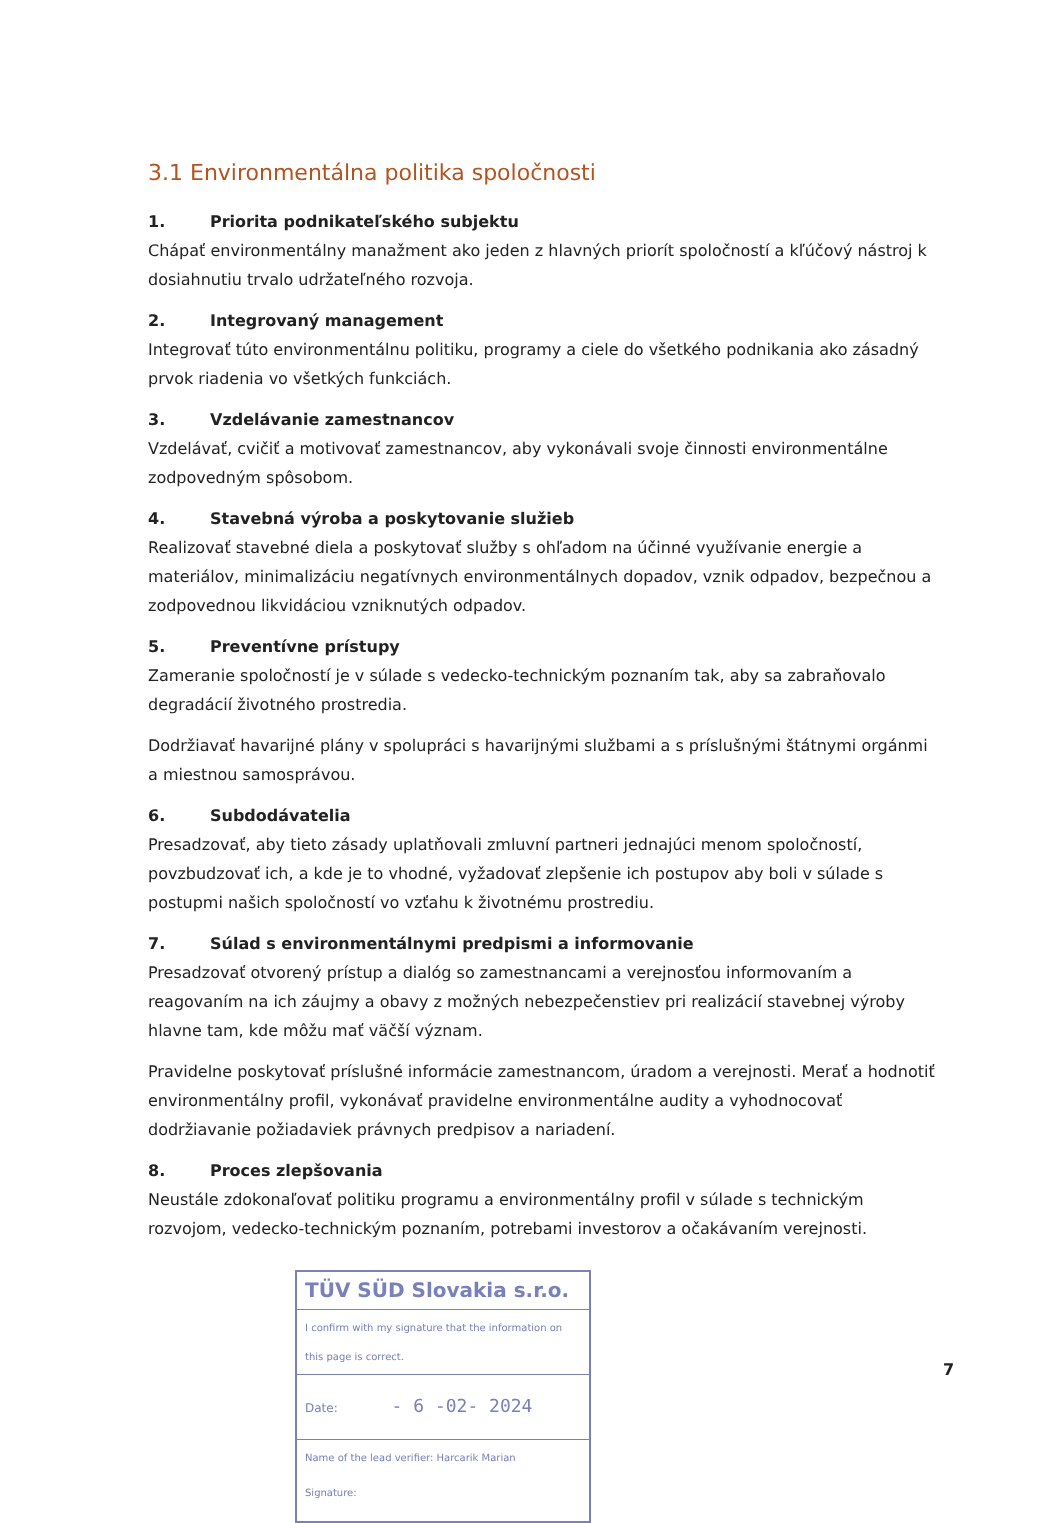3.1 Environmentálna politika spoločnosti
1. Priorita podnikateľského subjektu
Chápať environmentálny manažment ako jeden z hlavných priorít spoločností a kľúčový nástroj k dosiahnutiu trvalo udržateľného rozvoja.
2. Integrovaný management
Integrovať túto environmentálnu politiku, programy a ciele do všetkého podnikania ako zásadný prvok riadenia vo všetkých funkciách.
3. Vzdelávanie zamestnancov
Vzdelávať, cvičiť a motivovať zamestnancov, aby vykonávali svoje činnosti environmentálne zodpovedným spôsobom.
4. Stavebná výroba a poskytovanie služieb
Realizovať stavebné diela a poskytovať služby s ohľadom na účinné využívanie energie a materiálov, minimalizáciu negatívnych environmentálnych dopadov, vznik odpadov, bezpečnou a zodpovednou likvidáciou vzniknutých odpadov.
5. Preventívne prístupy
Zameranie spoločností je v súlade s vedecko-technickým poznaním tak, aby sa zabraňovalo degradácií životného prostredia.
Dodržiavať havarijné plány v spolupráci s havarijnými službami a s príslušnými štátnymi orgánmi a miestnou samosprávou.
6. Subdodávatelia
Presadzovať, aby tieto zásady uplatňovali zmluvní partneri jednajúci menom spoločností, povzbudzovať ich, a kde je to vhodné, vyžadovať zlepšenie ich postupov aby boli v súlade s postupmi našich spoločností vo vzťahu k životnému prostrediu.
7. Súlad s environmentálnymi predpismi a informovanie
Presadzovať otvorený prístup a dialóg so zamestnancami a verejnosťou informovaním a reagovaním na ich záujmy a obavy z možných nebezpečenstiev pri realizácií stavebnej výroby hlavne tam, kde môžu mať väčší význam.
Pravidelne poskytovať príslušné informácie zamestnancom, úradom a verejnosti. Merať a hodnotiť environmentálny profil, vykonávať pravidelne environmentálne audity a vyhodnocovať dodržiavanie požiadaviek právnych predpisov a nariadení.
8. Proces zlepšovania
Neustále zdokonaľovať politiku programu a environmentálny profil v súlade s technickým rozvojom, vedecko-technickým poznaním, potrebami investorov a očakávaním verejnosti.
TÜV SÜD Slovakia s.r.o.
I confirm with my signature that the information on this page is correct.
Date: - 6 -02- 2024
Name of the lead verifier: Harcarik Marian
Signature:
7